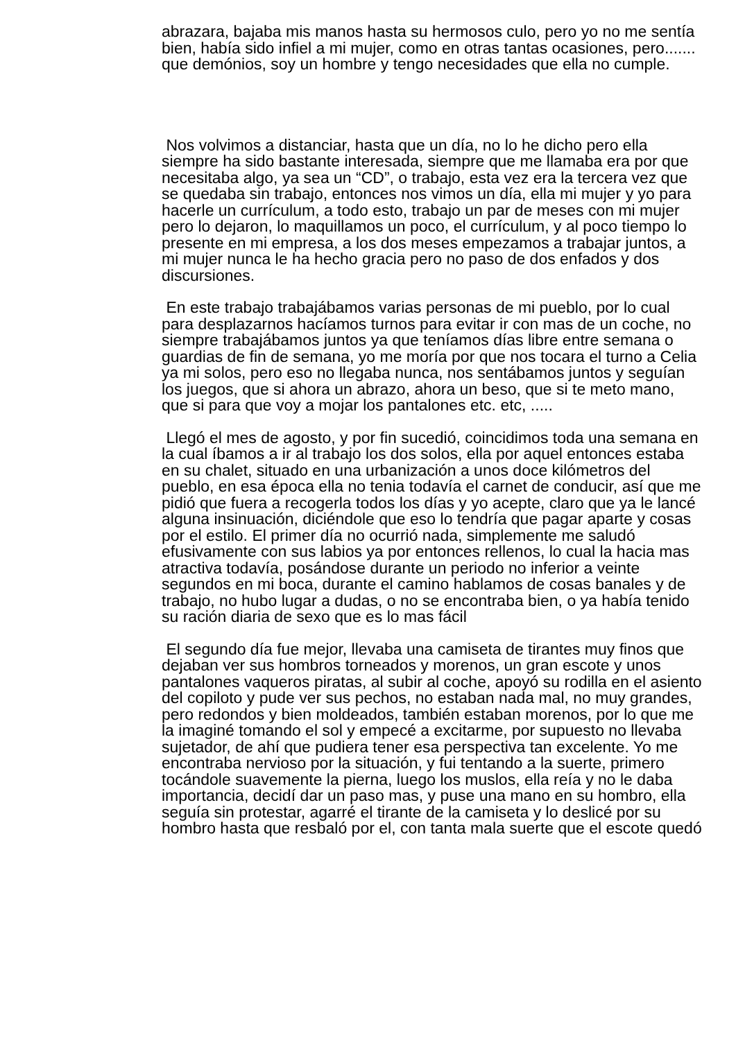abrazara, bajaba mis manos hasta su hermosos culo, pero yo no me sentía bien, había sido infiel a mi mujer, como en otras tantas ocasiones, pero....... que demónios, soy un hombre y tengo necesidades que ella no cumple.
Nos volvimos a distanciar, hasta que un día, no lo he dicho pero ella siempre ha sido bastante interesada, siempre que me llamaba era por que necesitaba algo, ya sea un “CD”, o trabajo, esta vez era la tercera vez que se quedaba sin trabajo, entonces nos vimos un día, ella mi mujer y yo para hacerle un currículum, a todo esto, trabajo un par de meses con mi mujer pero lo dejaron, lo maquillamos un poco, el currículum, y al poco tiempo lo presente en mi empresa, a los dos meses empezamos a trabajar juntos, a mi mujer nunca le ha hecho gracia pero no paso de dos enfados y dos discursiones.
En este trabajo trabajábamos varias personas de mi pueblo, por lo cual para desplazarnos hacíamos turnos para evitar ir con mas de un coche, no siempre trabajábamos juntos ya que teníamos días libre entre semana o guardias de fin de semana, yo me moría por que nos tocara el turno a Celia ya mi solos, pero eso no llegaba nunca, nos sentábamos juntos y seguían los juegos, que si ahora un abrazo, ahora un beso, que si te meto mano, que si para que voy a mojar los pantalones etc. etc, .....
Llegó el mes de agosto, y por fin sucedió, coincidimos toda una semana en la cual íbamos a ir al trabajo los dos solos, ella por aquel entonces estaba en su chalet, situado en una urbanización a unos doce kilómetros del pueblo, en esa época ella no tenia todavía el carnet de conducir, así que me pidió que fuera a recogerla todos los días y yo acepte, claro que ya le lancé alguna insinuación, diciéndole que eso lo tendría que pagar aparte y cosas por el estilo. El primer día no ocurrió nada, simplemente me saludó efusivamente con sus labios ya por entonces rellenos, lo cual la hacia mas atractiva todavía, posándose durante un periodo no inferior a veinte segundos en mi boca, durante el camino hablamos de cosas banales y de trabajo, no hubo lugar a dudas, o no se encontraba bien, o ya había tenido su ración diaria de sexo que es lo mas fácil
El segundo día fue mejor, llevaba una camiseta de tirantes muy finos que dejaban ver sus hombros torneados y morenos, un gran escote y unos pantalones vaqueros piratas, al subir al coche, apoyó su rodilla en el asiento del copiloto y pude ver sus pechos, no estaban nada mal, no muy grandes, pero redondos y bien moldeados, también estaban morenos, por lo que me la imaginé tomando el sol y empecé a excitarme, por supuesto no llevaba sujetador, de ahí que pudiera tener esa perspectiva tan excelente. Yo me encontraba nervioso por la situación, y fui tentando a la suerte, primero tocándole suavemente la pierna, luego los muslos, ella reía y no le daba importancia, decidí dar un paso mas, y puse una mano en su hombro, ella seguía sin protestar, agarré el tirante de la camiseta y lo deslicé por su hombro hasta que resbaló por el, con tanta mala suerte que el escote quedó